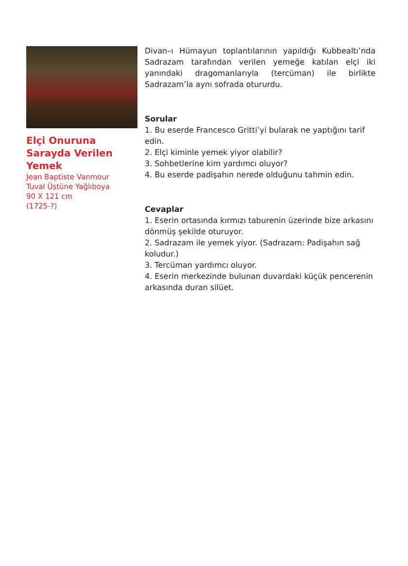Elçi Onuruna Sarayda Verilen Yemek
Jean Baptiste Vanmour
Tuval Üstüne Yağlıboya
90 X 121 cm
(1725-?)
Divan–ı Hümayun toplantılarının yapıldığı Kubbealtı’nda Sadrazam tarafından verilen yemeğe katılan elçi iki yanındaki dragomanlarıyla (tercüman) ile birlikte Sadrazam’la aynı sofrada otururdu.
Sorular
1. Bu eserde Francesco Gritti’yi bularak ne yaptığını tarif edin.
2. Elçi kiminle yemek yiyor olabilir?
3. Sohbetlerine kim yardımcı oluyor?
4. Bu eserde padişahın nerede olduğunu tahmin edin.
Cevaplar
1. Eserin ortasında kırmızı taburenin üzerinde bize arkasını dönmüş şekilde oturuyor.
2. Sadrazam ile yemek yiyor. (Sadrazam: Padişahın sağ koludur.)
3. Tercüman yardımcı oluyor.
4. Eserin merkezinde bulunan duvardaki küçük pencerenin arkasında duran silüet.